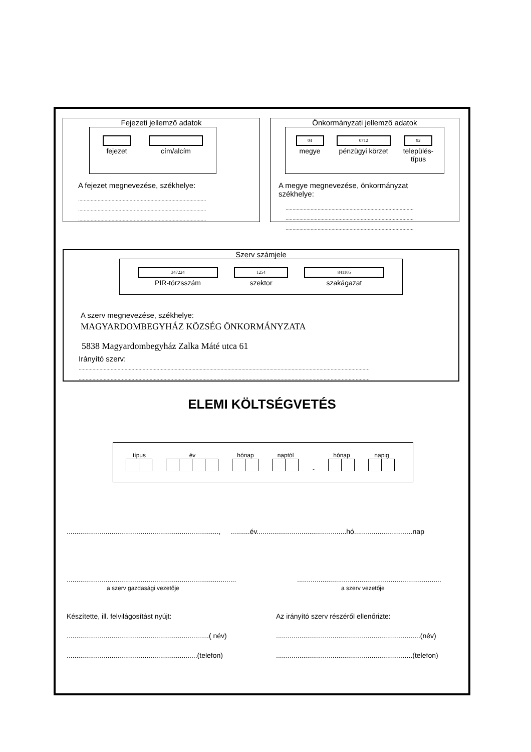Fejezeti jellemző adatok
fejezet cím/alcím
A fejezet megnevezése, székhelye:
....................................................................................................
....................................................................................................
....................................................................................................
Önkormányzati jellemző adatok
04
megye
0712
pénzügyi körzet
92
település-
típus
A megye megnevezése, önkormányzat székhelye:
....................................................................................................
....................................................................................................
....................................................................................................
Szerv számjele
347224
PIR-törzsszám
1254
szektor
841105
szakágazat
A szerv megnevezése, székhelye:
MAGYARDOMBEGYHÁZ KÖZSÉG ÖNKORMÁNYZATA
5838 Magyardombegyház Zalka Máté utca 61
Irányító szerv:
..........................................................................................................................................................................................................................
..........................................................................................................................................................................................................................
ELEMI KÖLTSÉGVETÉS
típus
év
hónap
naptól
- hónap
napig
.............................................................................., ..........év..............................................hó..............................nap
.......................................................................................
a szerv gazdasági vezetője
..........................................................................
a szerv vezetője
Készítette, ill. felvilágosítást nyújt:
.........................................................................( név)
...................................................................(telefon)
Az irányító szerv részéről ellenőrizte:
..........................................................................(név)
......................................................................(telefon)